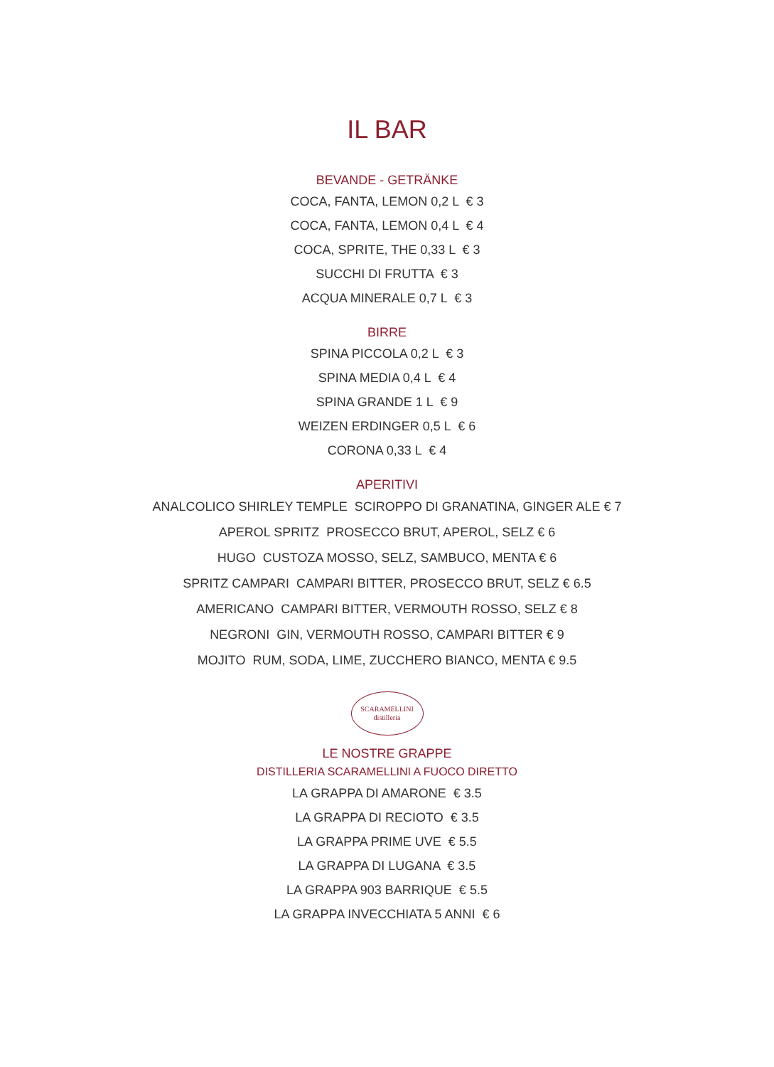IL BAR
BEVANDE - GETRÄNKE
COCA, FANTA, LEMON 0,2 L € 3
COCA, FANTA, LEMON 0,4 L € 4
COCA, SPRITE, THE 0,33 L € 3
SUCCHI DI FRUTTA € 3
ACQUA MINERALE 0,7 L € 3
BIRRE
SPINA PICCOLA 0,2 L € 3
SPINA MEDIA 0,4 L € 4
SPINA GRANDE 1 L € 9
WEIZEN ERDINGER 0,5 L € 6
CORONA 0,33 L € 4
APERITIVI
ANALCOLICO SHIRLEY TEMPLE SCIROPPO DI GRANATINA, GINGER ALE € 7
APEROL SPRITZ PROSECCO BRUT, APEROL, SELZ € 6
HUGO CUSTOZA MOSSO, SELZ, SAMBUCO, MENTA € 6
SPRITZ CAMPARI CAMPARI BITTER, PROSECCO BRUT, SELZ € 6.5
AMERICANO CAMPARI BITTER, VERMOUTH ROSSO, SELZ € 8
NEGRONI GIN, VERMOUTH ROSSO, CAMPARI BITTER € 9
MOJITO RUM, SODA, LIME, ZUCCHERO BIANCO, MENTA € 9.5
SCARAMELLINI
distilleria
LE NOSTRE GRAPPE
DISTILLERIA SCARAMELLINI A FUOCO DIRETTO
LA GRAPPA DI AMARONE € 3.5
LA GRAPPA DI RECIOTO € 3.5
LA GRAPPA PRIME UVE € 5.5
LA GRAPPA DI LUGANA € 3.5
LA GRAPPA 903 BARRIQUE € 5.5
LA GRAPPA INVECCHIATA 5 ANNI € 6